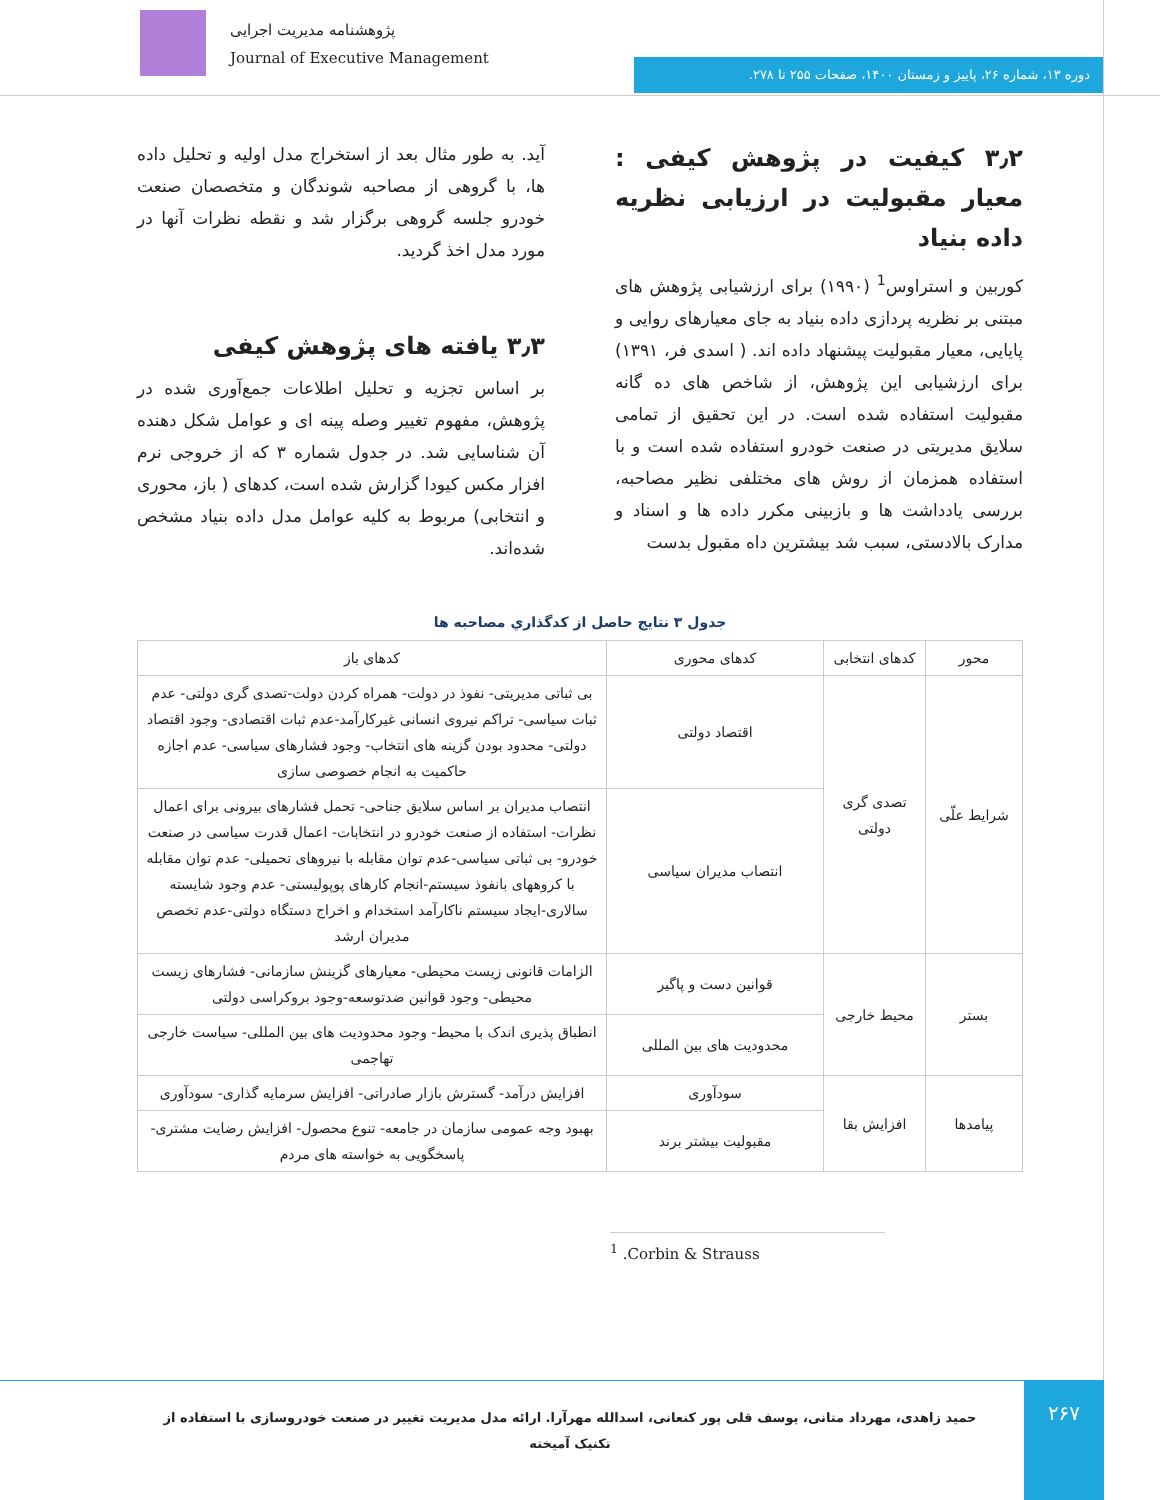پژوهشنامه مدیریت اجرایی
Journal of Executive Management
دوره ۱۳، شماره ۲۶، پاییز و زمستان ۱۴۰۰، صفحات ۲۵۵ تا ۲۷۸.
۳٫۲ کیفیت در پژوهش کیفی : معیار مقبولیت در ارزیابی نظریه داده بنیاد
کوربین و استراوس<sup>1</sup> (۱۹۹۰) برای ارزشیابی پژوهش های مبتنی بر نظریه پردازی داده بنیاد به جای معیارهای روایی و پایایی، معیار مقبولیت پیشنهاد داده اند. ( اسدی فر، ۱۳۹۱) برای ارزشیابی این پژوهش، از شاخص های ده گانه مقبولیت استفاده شده است. در این تحقیق از تمامی سلایق مدیریتی در صنعت خودرو استفاده شده است و با استفاده همزمان از روش های مختلفی نظیر مصاحبه، بررسی یادداشت ها و بازبینی مکرر داده ها و اسناد و مدارک بالادستی، سبب شد بیشترین داه مقبول بدست
آید. به طور مثال بعد از استخراج مدل اولیه و تحلیل داده ها، با گروهی از مصاحبه شوندگان و متخصصان صنعت خودرو جلسه گروهی برگزار شد و نقطه نظرات آنها در مورد مدل اخذ گردید.
۳٫۳ یافته های پژوهش کیفی
بر اساس تجزیه و تحلیل اطلاعات جمع‌آوری شده در پژوهش، مفهوم تغییر وصله پینه ای و عوامل شکل دهنده آن شناسایی شد. در جدول شماره ۳ که از خروجی نرم افزار مکس کیودا گزارش شده است، کدهای ( باز، محوری و انتخابی) مربوط به کلیه عوامل مدل داده بنیاد مشخص شده‌اند.
جدول ۳ نتایج حاصل از کدگذاري مصاحبه ها
| محور | کدهای انتخابی | کدهای محوری | کدهای باز |
| --- | --- | --- | --- |
| شرایط علّی | تصدی گری دولتی | اقتصاد دولتی | بی ثباتی مدیریتی- نفوذ در دولت- همراه کردن دولت-تصدی گری دولتی- عدم ثبات سیاسی- تراکم نیروی انسانی غیرکارآمد-عدم ثبات اقتصادی- وجود اقتصاد دولتی- محدود بودن گزینه های انتخاب- وجود فشارهای سیاسی- عدم اجازه حاکمیت به انجام خصوصی سازی |
| | | انتصاب مدیران سیاسی | انتصاب مدیران بر اساس سلایق جناحی- تحمل فشارهای بیرونی برای اعمال نظرات- استفاده از صنعت خودرو در انتخابات- اعمال قدرت سیاسی در صنعت خودرو- بی ثباتی سیاسی-عدم توان مقابله با نیروهای تحمیلی- عدم توان مقابله با کروههای بانفوذ سیستم-انجام کارهای پوپولیستی- عدم وجود شایسته سالاری-ایجاد سیستم ناکارآمد استخدام و اخراج دستگاه دولتی-عدم تخصص مدیران ارشد |
| بستر | محیط خارجی | قوانین دست و پاگیر | الزامات قانونی زیست محیطی- معیارهای گزینش سازمانی- فشارهای زیست محیطی- وجود قوانین ضدتوسعه-وجود بروکراسی دولتی |
| | | محدودیت های بین المللی | انطباق پذیری اندک با محیط- وجود محدودیت های بین المللی- سیاست خارجی تهاجمی |
| پیامدها | افزایش بقا | سودآوری | افزایش درآمد- گسترش بازار صادراتی- افزایش سرمایه گذاری- سودآوری |
| | | مقبولیت بیشتر برند | بهبود وجه عمومی سازمان در جامعه- تنوع محصول- افزایش رضایت مشتری-پاسخگویی به خواسته های مردم |
<sup>1</sup> .Corbin & Strauss
حمید زاهدی، مهرداد متانی، یوسف قلی پور کنعانی، اسدالله مهرآرا. ارائه مدل مدیریت تغییر در صنعت خودروسازی با استفاده از تکنیک آمیخته
۲۶۷